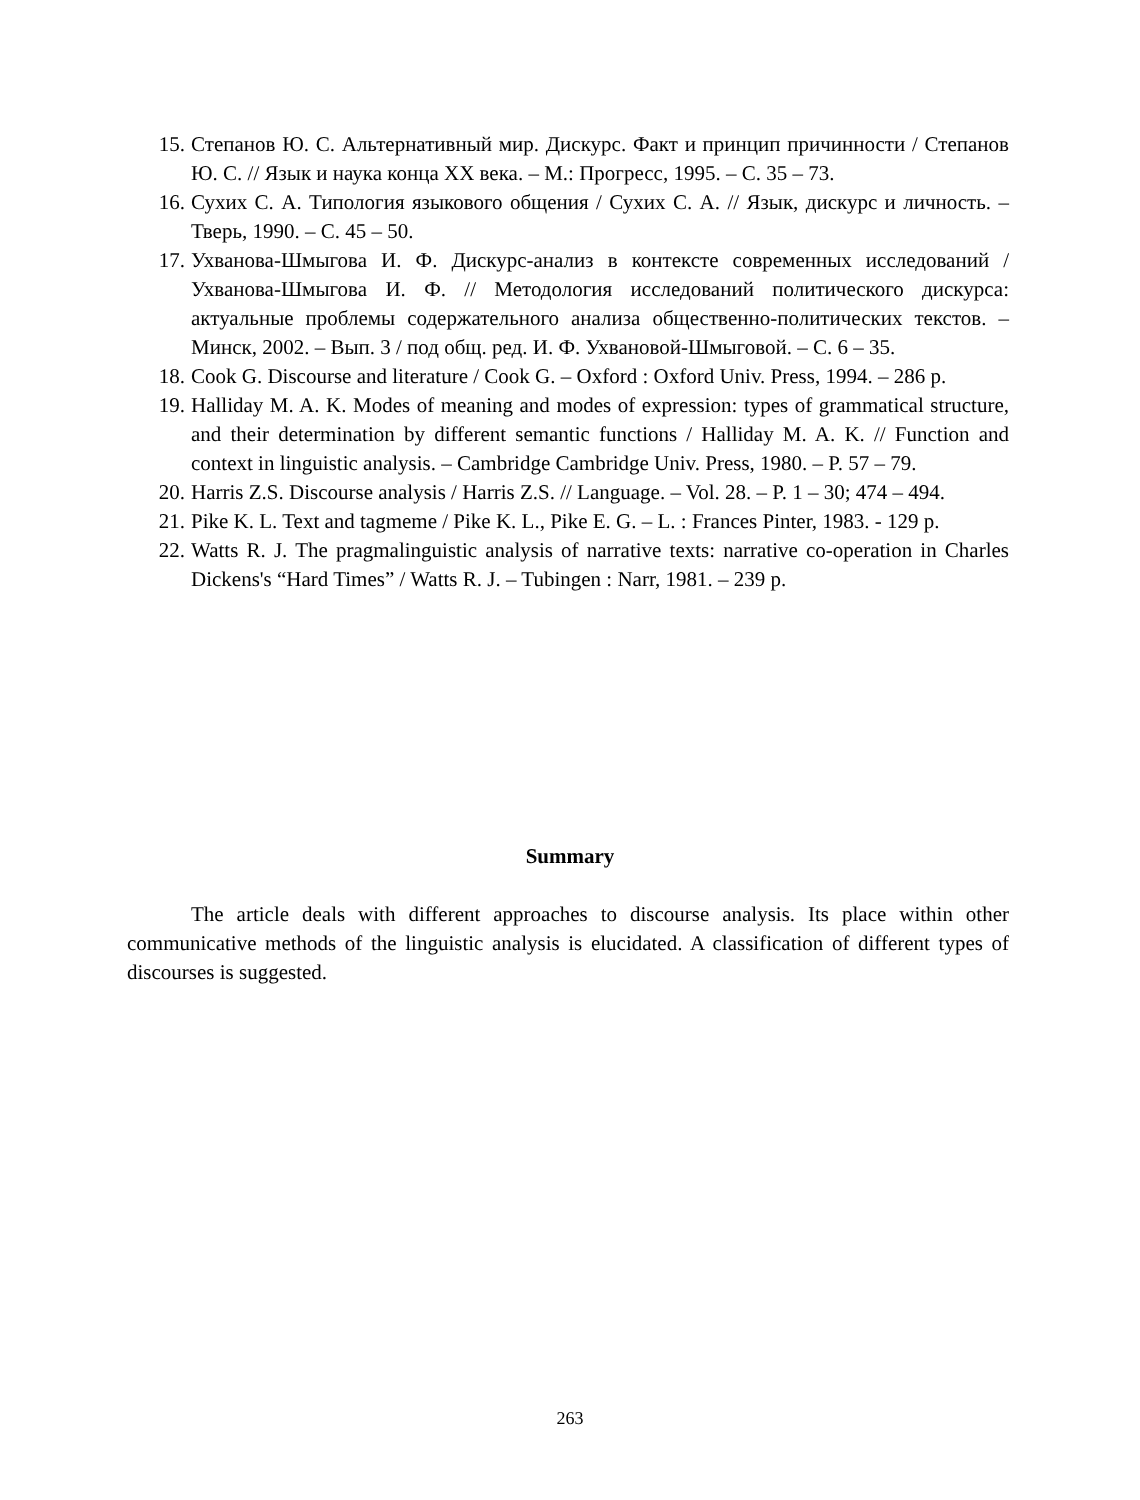15. Степанов Ю. С. Альтернативный мир. Дискурс. Факт и принцип причинности / Степанов Ю. С. // Язык и наука конца XX века. – М.: Прогресс, 1995. – С. 35 – 73.
16. Сухих С. А. Типология языкового общения / Сухих С. А. // Язык, дискурс и личность. – Тверь, 1990. – С. 45 – 50.
17. Ухванова-Шмыгова И. Ф. Дискурс-анализ в контексте современных исследований / Ухванова-Шмыгова И. Ф. // Методология исследований политического дискурса: актуальные проблемы содержательного анализа общественно-политических текстов. – Минск, 2002. – Вып. 3 / под общ. ред. И. Ф. Ухвановой-Шмыговой. – С. 6 – 35.
18. Cook G. Discourse and literature / Cook G. – Oxford : Oxford Univ. Press, 1994. – 286 p.
19. Halliday M. A. K. Modes of meaning and modes of expression: types of grammatical structure, and their determination by different semantic functions / Halliday M. A. K. // Function and context in linguistic analysis. – Cambridge Cambridge Univ. Press, 1980. – P. 57 – 79.
20. Harris Z.S. Discourse analysis / Harris Z.S. // Language. – Vol. 28. – P. 1 – 30; 474 – 494.
21. Pike K. L. Text and tagmeme / Pike K. L., Pike E. G. – L. : Frances Pinter, 1983. - 129 p.
22. Watts R. J. The pragmalinguistic analysis of narrative texts: narrative co-operation in Charles Dickens's “Hard Times” / Watts R. J. – Tubingen : Narr, 1981. – 239 p.
Summary
The article deals with different approaches to discourse analysis. Its place within other communicative methods of the linguistic analysis is elucidated. A classification of different types of discourses is suggested.
263